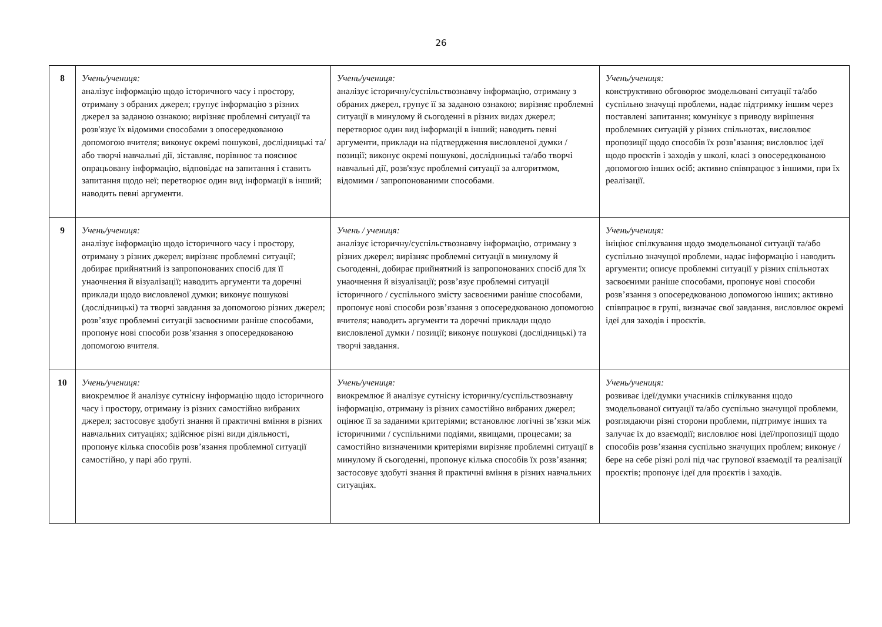26
| 8 | Учень/учениця: аналізує інформацію щодо історичного часу і простору, отриману з обраних джерел; групує інформацію з різних джерел за заданою ознакою; вирізняє проблемні ситуації та розв'язує їх відомими способами з опосередкованою допомогою вчителя; виконує окремі пошукові, дослідницькі та/або творчі навчальні дії, зіставляє, порівнює та пояснює опрацьовану інформацію, відповідає на запитання і ставить запитання щодо неї; перетворює один вид інформації в інший; наводить певні аргументи. | Учень/учениця: аналізує історичну/суспільствознавчу інформацію, отриману з обраних джерел, групує її за заданою ознакою; вирізняє проблемні ситуації в минулому й сьогоденні в різних видах джерел; перетворює один вид інформації в інший; наводить певні аргументи, приклади на підтвердження висловленої думки / позиції; виконує окремі пошукові, дослідницькі та/або творчі навчальні дії, розв'язує проблемні ситуації за алгоритмом, відомими / запропонованими способами. | Учень/учениця: конструктивно обговорює змодельовані ситуації та/або суспільно значущі проблеми, надає підтримку іншим через поставлені запитання; комунікує з приводу вирішення проблемних ситуацій у різних спільнотах, висловлює пропозиції щодо способів їх розв’язання; висловлює ідеї щодо проєктів і заходів у школі, класі з опосередкованою допомогою інших осіб; активно співпрацює з іншими, при їх реалізації. |
| 9 | Учень/учениця: аналізує інформацію щодо історичного часу і простору, отриману з різних джерел; вирізняє проблемні ситуації; добирає прийнятний із запропонованих спосіб для її унаочнення й візуалізації; наводить аргументи та доречні приклади щодо висловленої думки; виконує пошукові (дослідницькі) та творчі завдання за допомогою різних джерел; розв’язує проблемні ситуації засвоєними раніше способами, пропонує нові способи розв’язання з опосередкованою допомогою вчителя. | Учень / учениця: аналізує історичну/суспільствознавчу інформацію, отриману з різних джерел; вирізняє проблемні ситуації в минулому й сьогоденні, добирає прийнятний із запропонованих спосіб для їх унаочнення й візуалізації; розв’язує проблемні ситуації історичного / суспільного змісту засвоєними раніше способами, пропонує нові способи розв’язання з опосередкованою допомогою вчителя; наводить аргументи та доречні приклади щодо висловленої думки / позиції; виконує пошукові (дослідницькі) та творчі завдання. | Учень/учениця: ініціює спілкування щодо змодельованої ситуації та/або суспільно значущої проблеми, надає інформацію і наводить аргументи; описує проблемні ситуації у різних спільнотах засвоєними раніше способами, пропонує нові способи розв’язання з опосередкованою допомогою інших; активно співпрацює в групі, визначає свої завдання, висловлює окремі ідеї для заходів і проєктів. |
| 10 | Учень/учениця: виокремлює й аналізує сутнісну інформацію щодо історичного часу і простору, отриману із різних самостійно вибраних джерел; застосовує здобуті знання й практичні вміння в різних навчальних ситуаціях; здійснює різні види діяльності, пропонує кілька способів розв’язання проблемної ситуації самостійно, у парі або групі. | Учень/учениця: виокремлює й аналізує сутнісну історичну/суспільствознавчу інформацію, отриману із різних самостійно вибраних джерел; оцінює її за заданими критеріями; встановлює логічні зв’язки між історичними / суспільними подіями, явищами, процесами; за самостійно визначеними критеріями вирізняє проблемні ситуації в минулому й сьогоденні, пропонує кілька способів їх розв’язання; застосовує здобуті знання й практичні вміння в різних навчальних ситуаціях. | Учень/учениця: розвиває ідеї/думки учасників спілкування щодо змодельованої ситуації та/або суспільно значущої проблеми, розглядаючи різні сторони проблеми, підтримує інших та залучає їх до взаємодії; висловлює нові ідеї/пропозиції щодо способів розв’язання суспільно значущих проблем; виконує / бере на себе різні ролі під час групової взаємодії та реалізації проєктів; пропонує ідеї для проєктів і заходів. |